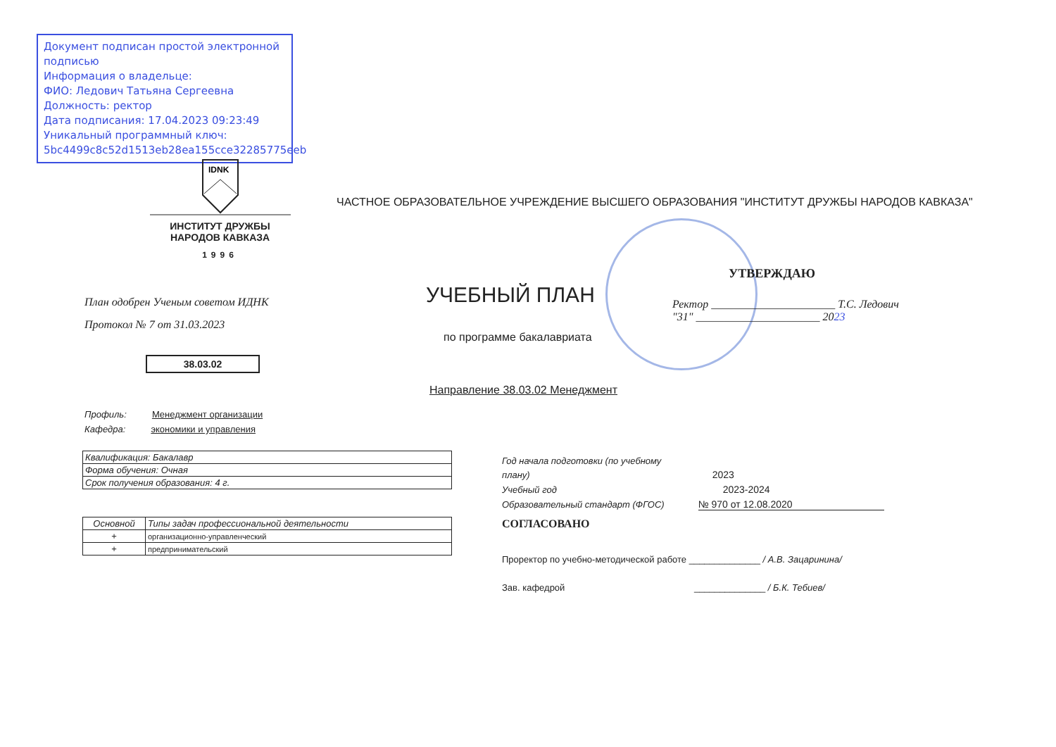Документ подписан простой электронной подписью
Информация о владельце:
ФИО: Ледович Татьяна Сергеевна
Должность: ректор
Дата подписания: 17.04.2023 09:23:49
Уникальный программный ключ:
5bc4499c8c52d1513eb28ea155cce32285775eeb
IDNK
ИНСТИТУТ ДРУЖБЫ
НАРОДОВ КАВКАЗА
1996
ЧАСТНОЕ ОБРАЗОВАТЕЛЬНОЕ УЧРЕЖДЕНИЕ ВЫСШЕГО ОБРАЗОВАНИЯ "ИНСТИТУТ ДРУЖБЫ НАРОДОВ КАВКАЗА"
УТВЕРЖДАЮ
Ректор ______________________ Т.С. Ледович
"31" ______________________ 2023
План одобрен Ученым советом ИДНК
Протокол № 7 от 31.03.2023
УЧЕБНЫЙ ПЛАН
по программе бакалавриата
38.03.02
Направление 38.03.02 Менеджмент
Профиль: Менеджмент организации
Кафедра: экономики и управления
| Квалификация: Бакалавр |
| Форма обучения: Очная |
| Срок получения образования: 4 г. |
| Основной | Типы задач профессиональной деятельности |
| --- | --- |
| + | организационно-управленческий |
| + | предпринимательский |
Год начала подготовки (по учебному плану) 2023
Учебный год 2023-2024
Образовательный стандарт (ФГОС) № 970 от 12.08.2020
СОГЛАСОВАНО
Проректор по учебно-методической работе ______________ / А.В. Зацаринина/
Зав. кафедрой ______________ / Б.К. Тебиев/